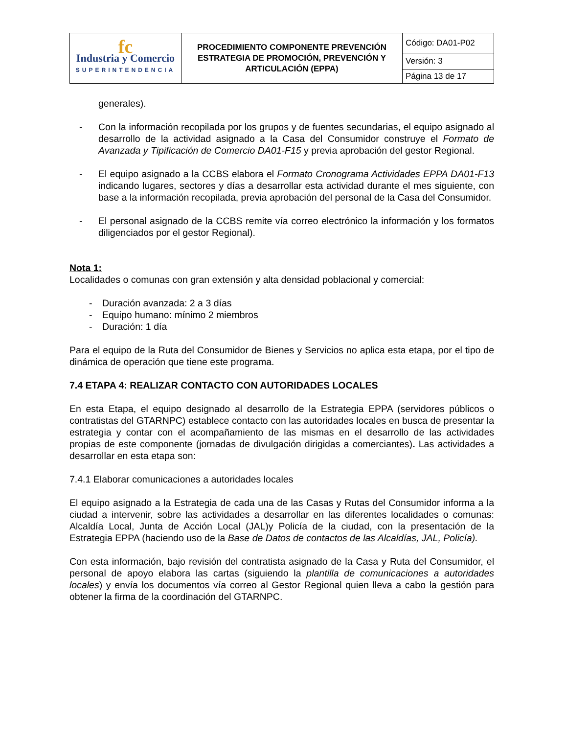| fc Industria y Comercio SUPERINTENDENCIA | PROCEDIMIENTO COMPONENTE PREVENCIÓN ESTRATEGIA DE PROMOCIÓN, PREVENCIÓN Y ARTICULACIÓN (EPPA) | Código: DA01-P02 |
| | | Versión: 3 |
| | | Página 13 de 17 |
generales).
- Con la información recopilada por los grupos y de fuentes secundarias, el equipo asignado al desarrollo de la actividad asignado a la Casa del Consumidor construye el Formato de Avanzada y Tipificación de Comercio DA01-F15 y previa aprobación del gestor Regional.
- El equipo asignado a la CCBS elabora el Formato Cronograma Actividades EPPA DA01-F13 indicando lugares, sectores y días a desarrollar esta actividad durante el mes siguiente, con base a la información recopilada, previa aprobación del personal de la Casa del Consumidor.
- El personal asignado de la CCBS remite vía correo electrónico la información y los formatos diligenciados por el gestor Regional).
Nota 1:
Localidades o comunas con gran extensión y alta densidad poblacional y comercial:
- Duración avanzada: 2 a 3 días
- Equipo humano: mínimo 2 miembros
- Duración: 1 día
Para el equipo de la Ruta del Consumidor de Bienes y Servicios no aplica esta etapa, por el tipo de dinámica de operación que tiene este programa.
7.4 ETAPA 4: REALIZAR CONTACTO CON AUTORIDADES LOCALES
En esta Etapa, el equipo designado al desarrollo de la Estrategia EPPA (servidores públicos o contratistas del GTARNPC) establece contacto con las autoridades locales en busca de presentar la estrategia y contar con el acompañamiento de las mismas en el desarrollo de las actividades propias de este componente (jornadas de divulgación dirigidas a comerciantes). Las actividades a desarrollar en esta etapa son:
7.4.1 Elaborar comunicaciones a autoridades locales
El equipo asignado a la Estrategia de cada una de las Casas y Rutas del Consumidor informa a la ciudad a intervenir, sobre las actividades a desarrollar en las diferentes localidades o comunas: Alcaldía Local, Junta de Acción Local (JAL)y Policía de la ciudad, con la presentación de la Estrategia EPPA (haciendo uso de la Base de Datos de contactos de las Alcaldías, JAL, Policía).
Con esta información, bajo revisión del contratista asignado de la Casa y Ruta del Consumidor, el personal de apoyo elabora las cartas (siguiendo la plantilla de comunicaciones a autoridades locales) y envía los documentos vía correo al Gestor Regional quien lleva a cabo la gestión para obtener la firma de la coordinación del GTARNPC.